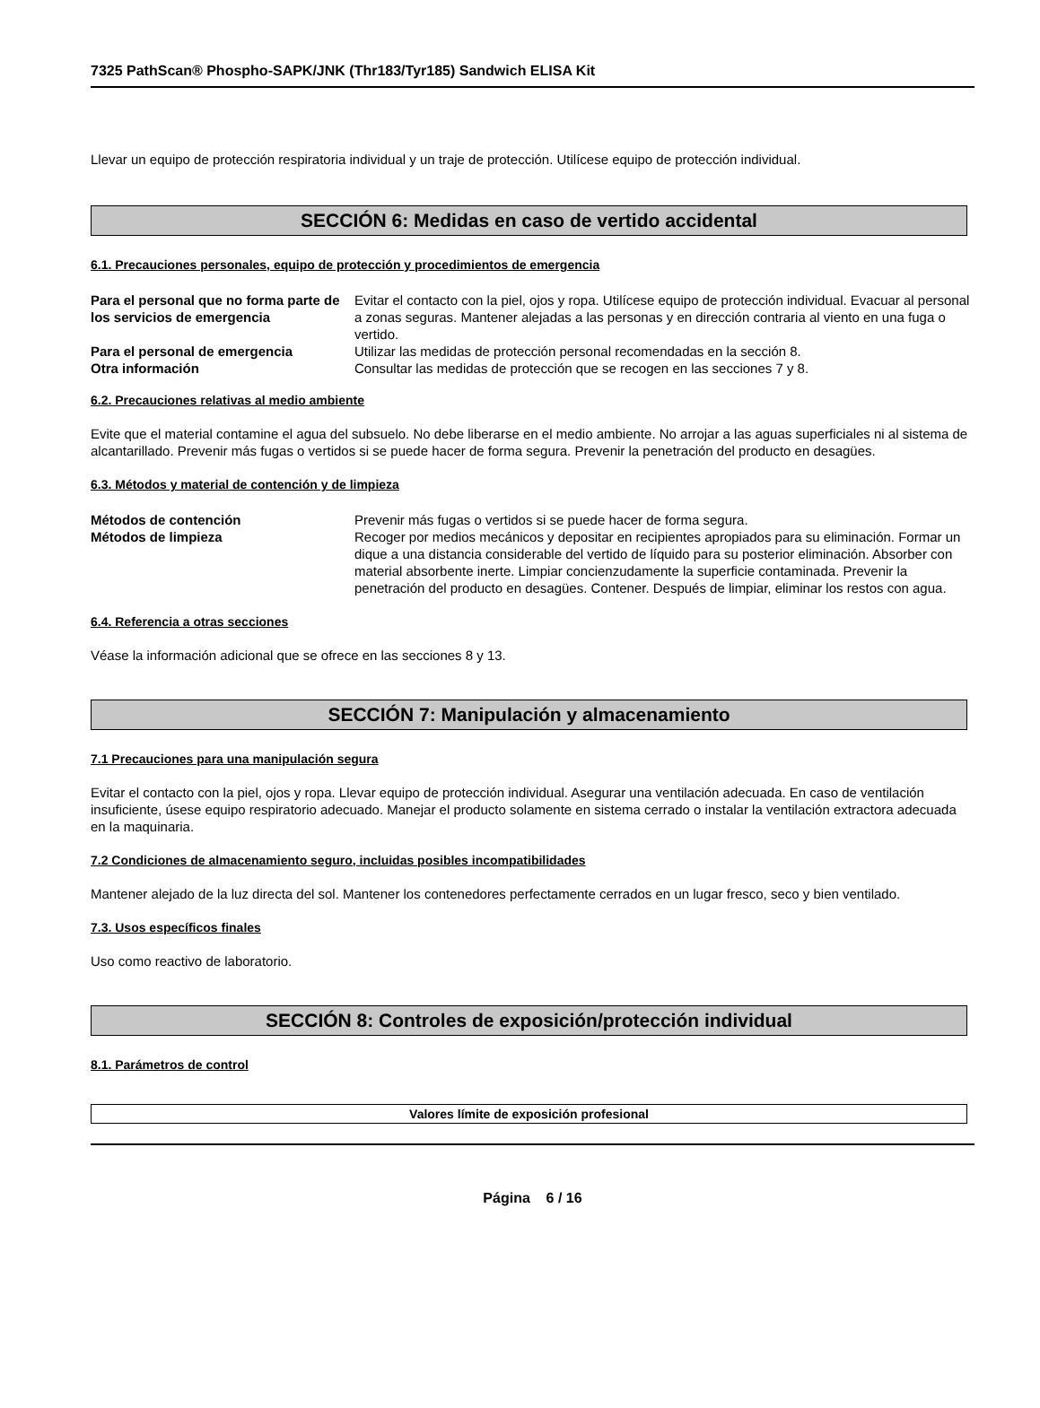7325 PathScan® Phospho-SAPK/JNK (Thr183/Tyr185) Sandwich ELISA Kit
Llevar un equipo de protección respiratoria individual y un traje de protección. Utilícese equipo de protección individual.
SECCIÓN 6: Medidas en caso de vertido accidental
6.1. Precauciones personales, equipo de protección y procedimientos de emergencia
Para el personal que no forma parte de los servicios de emergencia
Evitar el contacto con la piel, ojos y ropa. Utilícese equipo de protección individual. Evacuar al personal a zonas seguras. Mantener alejadas a las personas y en dirección contraria al viento en una fuga o vertido.
Para el personal de emergencia Utilizar las medidas de protección personal recomendadas en la sección 8.
Otra información Consultar las medidas de protección que se recogen en las secciones 7 y 8.
6.2. Precauciones relativas al medio ambiente
Evite que el material contamine el agua del subsuelo. No debe liberarse en el medio ambiente. No arrojar a las aguas superficiales ni al sistema de alcantarillado. Prevenir más fugas o vertidos si se puede hacer de forma segura. Prevenir la penetración del producto en desagües.
6.3. Métodos y material de contención y de limpieza
Métodos de contención Prevenir más fugas o vertidos si se puede hacer de forma segura.
Métodos de limpieza Recoger por medios mecánicos y depositar en recipientes apropiados para su eliminación. Formar un dique a una distancia considerable del vertido de líquido para su posterior eliminación. Absorber con material absorbente inerte. Limpiar concienzudamente la superficie contaminada. Prevenir la penetración del producto en desagües. Contener. Después de limpiar, eliminar los restos con agua.
6.4. Referencia a otras secciones
Véase la información adicional que se ofrece en las secciones 8 y 13.
SECCIÓN 7: Manipulación y almacenamiento
7.1 Precauciones para una manipulación segura
Evitar el contacto con la piel, ojos y ropa. Llevar equipo de protección individual. Asegurar una ventilación adecuada. En caso de ventilación insuficiente, úsese equipo respiratorio adecuado. Manejar el producto solamente en sistema cerrado o instalar la ventilación extractora adecuada en la maquinaria.
7.2 Condiciones de almacenamiento seguro, incluidas posibles incompatibilidades
Mantener alejado de la luz directa del sol. Mantener los contenedores perfectamente cerrados en un lugar fresco, seco y bien ventilado.
7.3. Usos específicos finales
Uso como reactivo de laboratorio.
SECCIÓN 8: Controles de exposición/protección individual
8.1. Parámetros de control
Valores límite de exposición profesional
Página 6 / 16